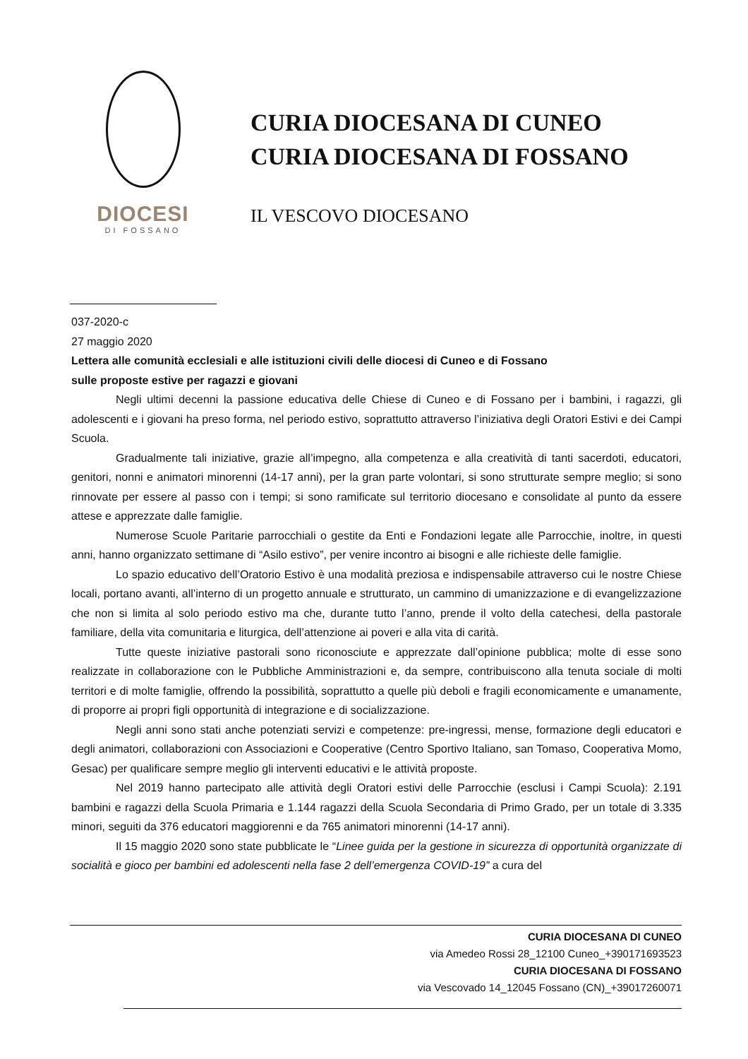DIOCESI
DI FOSSANO
CURIA DIOCESANA DI CUNEO
CURIA DIOCESANA DI FOSSANO
IL VESCOVO DIOCESANO
037-2020-c
27 maggio 2020
Lettera alle comunità ecclesiali e alle istituzioni civili delle diocesi di Cuneo e di Fossano
sulle proposte estive per ragazzi e giovani
Negli ultimi decenni la passione educativa delle Chiese di Cuneo e di Fossano per i bambini, i ragazzi, gli adolescenti e i giovani ha preso forma, nel periodo estivo, soprattutto attraverso l’iniziativa degli Oratori Estivi e dei Campi Scuola.
Gradualmente tali iniziative, grazie all’impegno, alla competenza e alla creatività di tanti sacerdoti, educatori, genitori, nonni e animatori minorenni (14-17 anni), per la gran parte volontari, si sono strutturate sempre meglio; si sono rinnovate per essere al passo con i tempi; si sono ramificate sul territorio diocesano e consolidate al punto da essere attese e apprezzate dalle famiglie.
Numerose Scuole Paritarie parrocchiali o gestite da Enti e Fondazioni legate alle Parrocchie, inoltre, in questi anni, hanno organizzato settimane di “Asilo estivo”, per venire incontro ai bisogni e alle richieste delle famiglie.
Lo spazio educativo dell’Oratorio Estivo è una modalità preziosa e indispensabile attraverso cui le nostre Chiese locali, portano avanti, all’interno di un progetto annuale e strutturato, un cammino di umanizzazione e di evangelizzazione che non si limita al solo periodo estivo ma che, durante tutto l’anno, prende il volto della catechesi, della pastorale familiare, della vita comunitaria e liturgica, dell’attenzione ai poveri e alla vita di carità.
Tutte queste iniziative pastorali sono riconosciute e apprezzate dall’opinione pubblica; molte di esse sono realizzate in collaborazione con le Pubbliche Amministrazioni e, da sempre, contribuiscono alla tenuta sociale di molti territori e di molte famiglie, offrendo la possibilità, soprattutto a quelle più deboli e fragili economicamente e umanamente, di proporre ai propri figli opportunità di integrazione e di socializzazione.
Negli anni sono stati anche potenziati servizi e competenze: pre-ingressi, mense, formazione degli educatori e degli animatori, collaborazioni con Associazioni e Cooperative (Centro Sportivo Italiano, san Tomaso, Cooperativa Momo, Gesac) per qualificare sempre meglio gli interventi educativi e le attività proposte.
Nel 2019 hanno partecipato alle attività degli Oratori estivi delle Parrocchie (esclusi i Campi Scuola): 2.191 bambini e ragazzi della Scuola Primaria e 1.144 ragazzi della Scuola Secondaria di Primo Grado, per un totale di 3.335 minori, seguiti da 376 educatori maggiorenni e da 765 animatori minorenni (14-17 anni).
Il 15 maggio 2020 sono state pubblicate le “Linee guida per la gestione in sicurezza di opportunità organizzate di socialità e gioco per bambini ed adolescenti nella fase 2 dell’emergenza COVID-19” a cura del
CURIA DIOCESANA DI CUNEO
via Amedeo Rossi 28_12100 Cuneo_+390171693523
CURIA DIOCESANA DI FOSSANO
via Vescovado 14_12045 Fossano (CN)_+39017260071